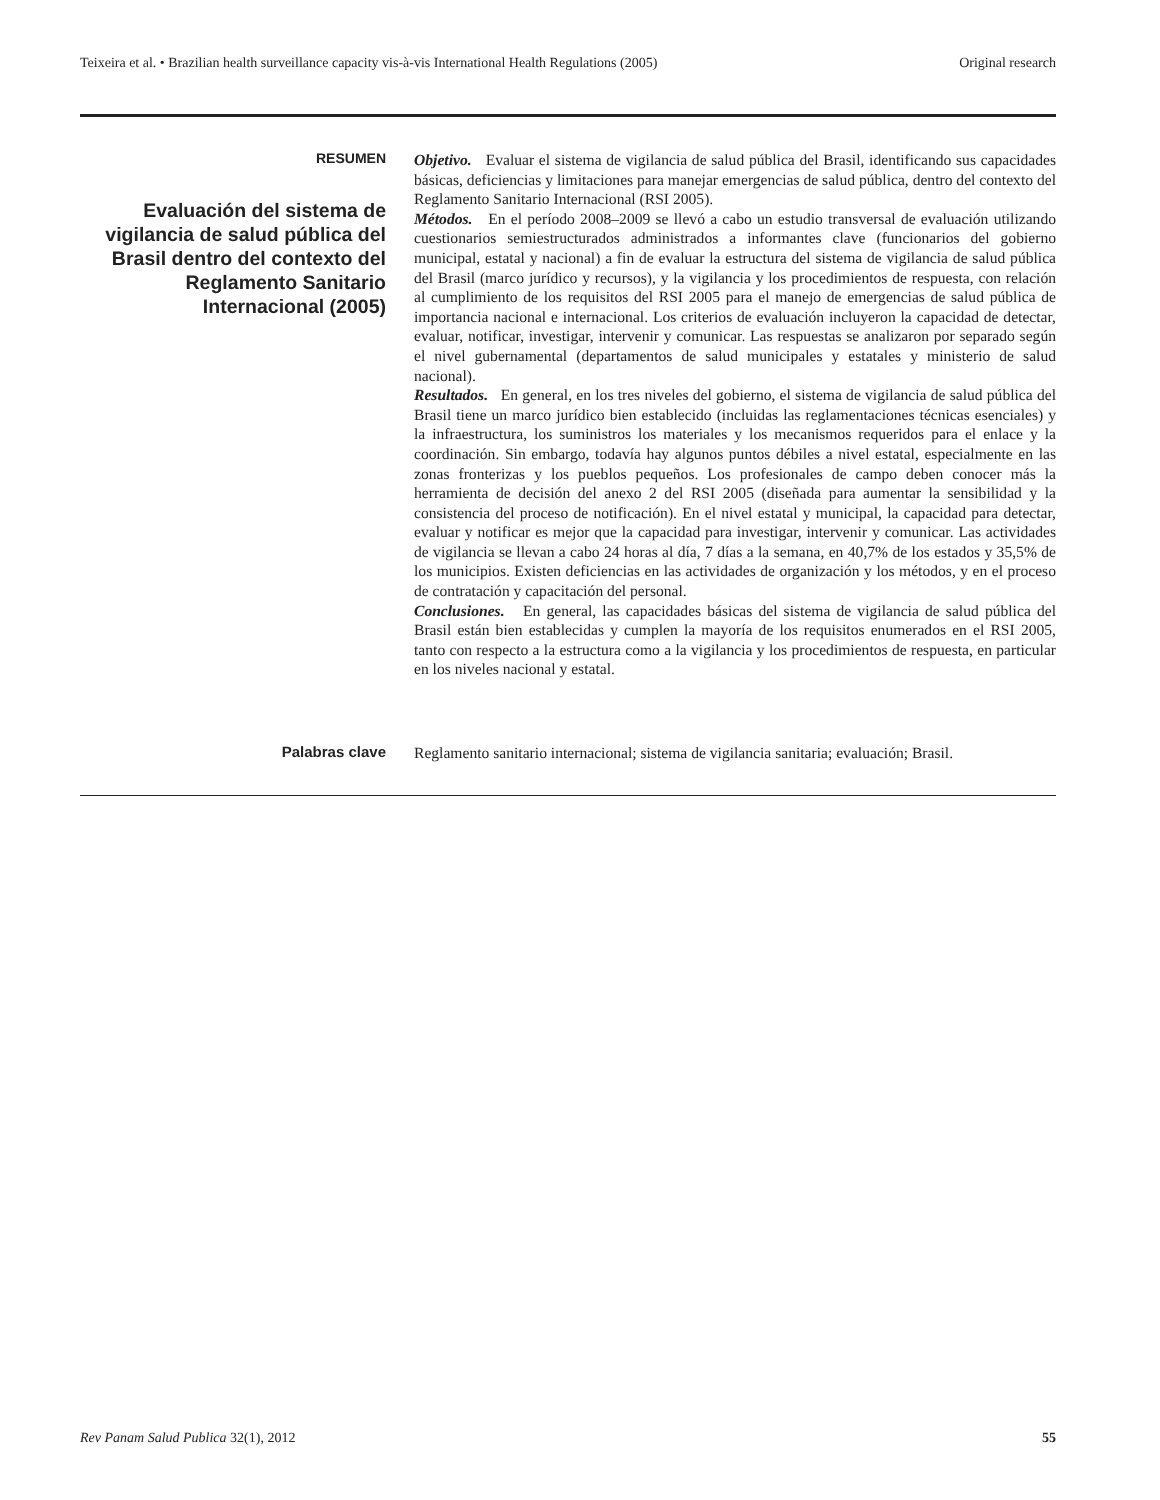Teixeira et al. • Brazilian health surveillance capacity vis-à-vis International Health Regulations (2005) Original research
RESUMEN
Evaluación del sistema de vigilancia de salud pública del Brasil dentro del contexto del Reglamento Sanitario Internacional (2005)
Objetivo. Evaluar el sistema de vigilancia de salud pública del Brasil, identificando sus capacidades básicas, deficiencias y limitaciones para manejar emergencias de salud pública, dentro del contexto del Reglamento Sanitario Internacional (RSI 2005).
Métodos. En el período 2008–2009 se llevó a cabo un estudio transversal de evaluación utilizando cuestionarios semiestructurados administrados a informantes clave (funcionarios del gobierno municipal, estatal y nacional) a fin de evaluar la estructura del sistema de vigilancia de salud pública del Brasil (marco jurídico y recursos), y la vigilancia y los procedimientos de respuesta, con relación al cumplimiento de los requisitos del RSI 2005 para el manejo de emergencias de salud pública de importancia nacional e internacional. Los criterios de evaluación incluyeron la capacidad de detectar, evaluar, notificar, investigar, intervenir y comunicar. Las respuestas se analizaron por separado según el nivel gubernamental (departamentos de salud municipales y estatales y ministerio de salud nacional).
Resultados. En general, en los tres niveles del gobierno, el sistema de vigilancia de salud pública del Brasil tiene un marco jurídico bien establecido (incluidas las reglamentaciones técnicas esenciales) y la infraestructura, los suministros los materiales y los mecanismos requeridos para el enlace y la coordinación. Sin embargo, todavía hay algunos puntos débiles a nivel estatal, especialmente en las zonas fronterizas y los pueblos pequeños. Los profesionales de campo deben conocer más la herramienta de decisión del anexo 2 del RSI 2005 (diseñada para aumentar la sensibilidad y la consistencia del proceso de notificación). En el nivel estatal y municipal, la capacidad para detectar, evaluar y notificar es mejor que la capacidad para investigar, intervenir y comunicar. Las actividades de vigilancia se llevan a cabo 24 horas al día, 7 días a la semana, en 40,7% de los estados y 35,5% de los municipios. Existen deficiencias en las actividades de organización y los métodos, y en el proceso de contratación y capacitación del personal.
Conclusiones. En general, las capacidades básicas del sistema de vigilancia de salud pública del Brasil están bien establecidas y cumplen la mayoría de los requisitos enumerados en el RSI 2005, tanto con respecto a la estructura como a la vigilancia y los procedimientos de respuesta, en particular en los niveles nacional y estatal.
Palabras clave
Reglamento sanitario internacional; sistema de vigilancia sanitaria; evaluación; Brasil.
Rev Panam Salud Publica 32(1), 2012 55